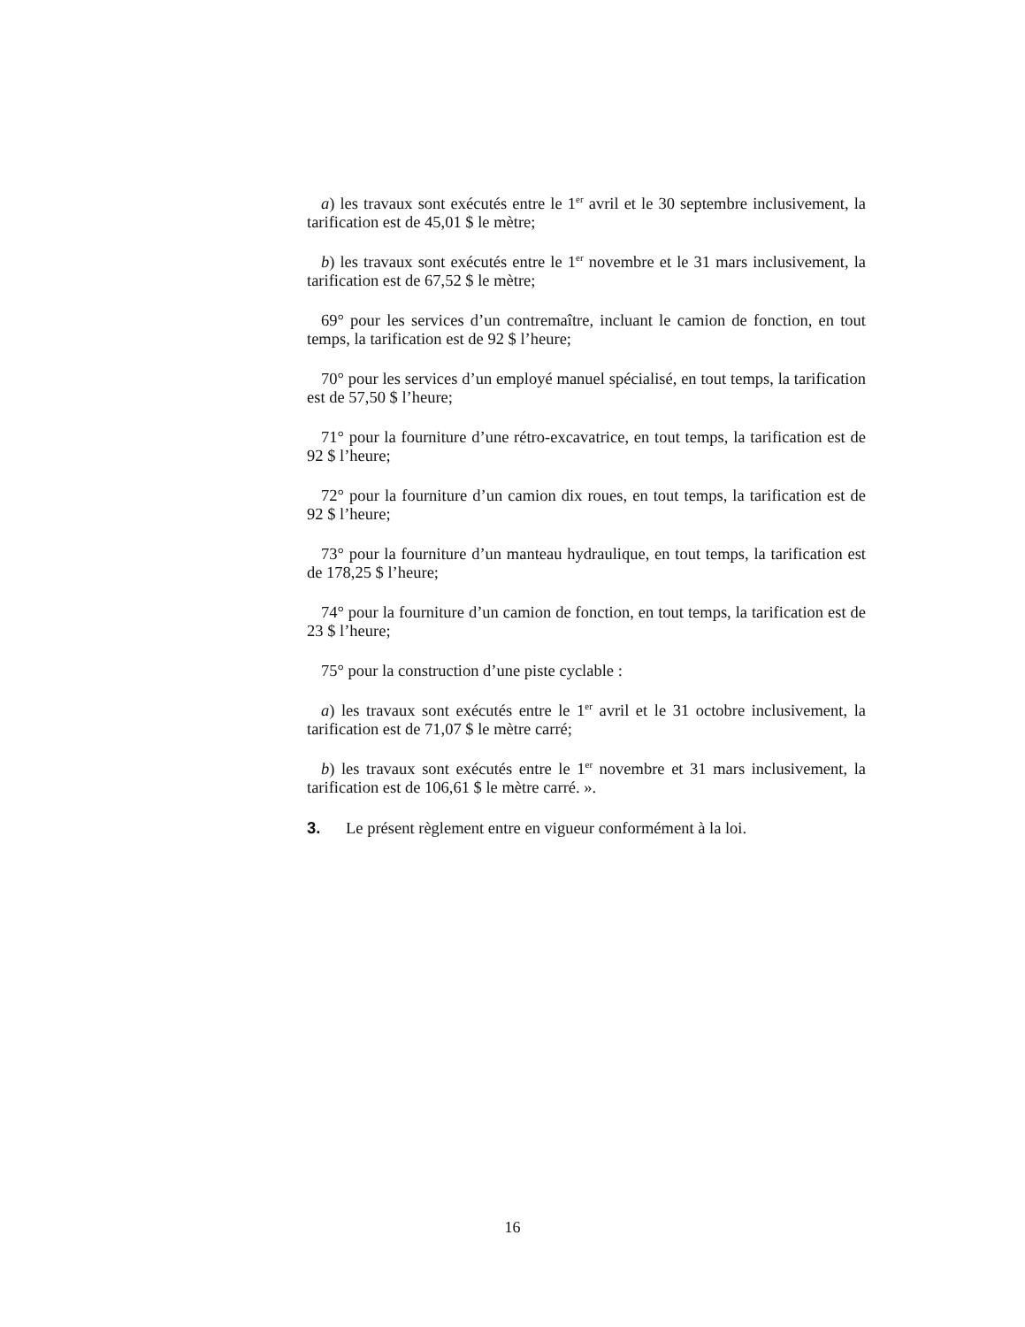a) les travaux sont exécutés entre le 1<sup>er</sup> avril et le 30 septembre inclusivement, la tarification est de 45,01 $ le mètre;
b) les travaux sont exécutés entre le 1<sup>er</sup> novembre et le 31 mars inclusivement, la tarification est de 67,52 $ le mètre;
69° pour les services d’un contremaître, incluant le camion de fonction, en tout temps, la tarification est de 92 $ l’heure;
70° pour les services d’un employé manuel spécialisé, en tout temps, la tarification est de 57,50 $ l’heure;
71° pour la fourniture d’une rétro-excavatrice, en tout temps, la tarification est de 92 $ l’heure;
72° pour la fourniture d’un camion dix roues, en tout temps, la tarification est de 92 $ l’heure;
73° pour la fourniture d’un manteau hydraulique, en tout temps, la tarification est de 178,25 $ l’heure;
74° pour la fourniture d’un camion de fonction, en tout temps, la tarification est de 23 $ l’heure;
75° pour la construction d’une piste cyclable :
a) les travaux sont exécutés entre le 1<sup>er</sup> avril et le 31 octobre inclusivement, la tarification est de 71,07 $ le mètre carré;
b) les travaux sont exécutés entre le 1<sup>er</sup> novembre et 31 mars inclusivement, la tarification est de 106,61 $ le mètre carré. ».
3. Le présent règlement entre en vigueur conformément à la loi.
16